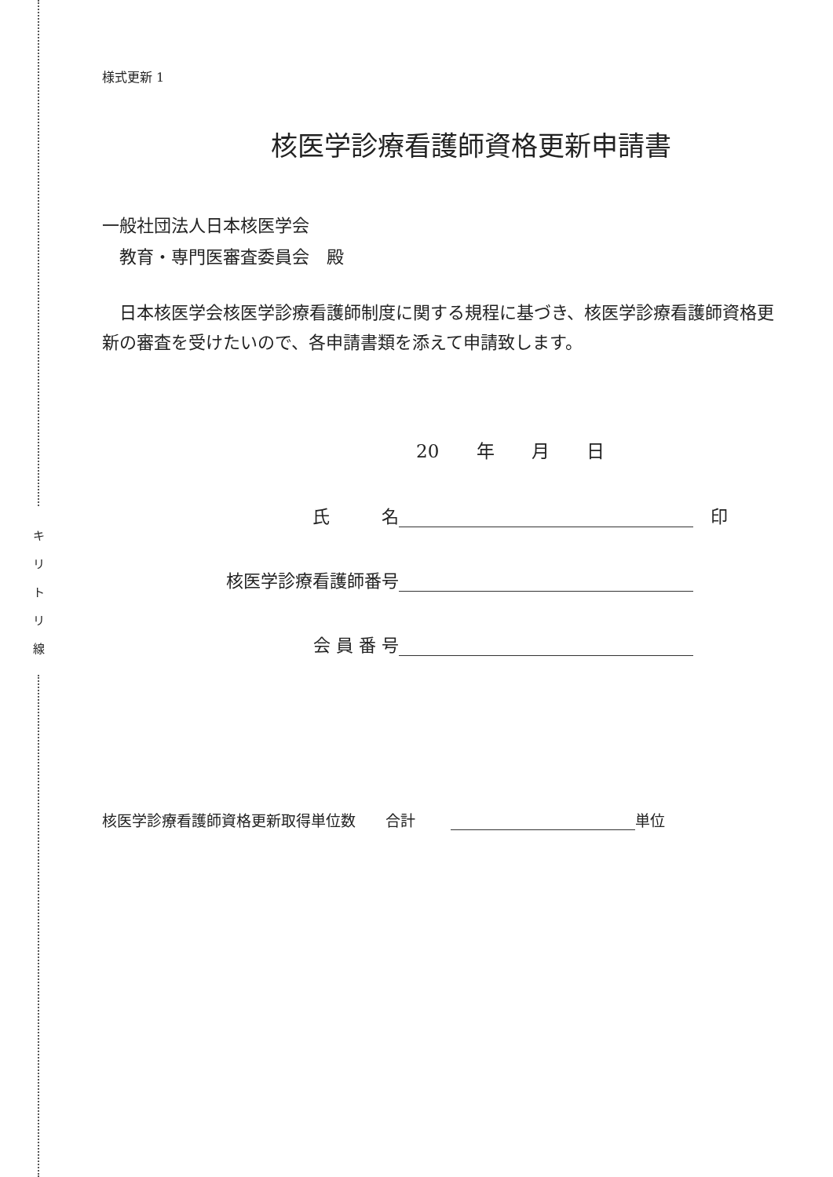キ
リ
ト
リ
線
様式更新 1
核医学診療看護師資格更新申請書
一般社団法人日本核医学会
　教育・専門医審査委員会　殿
　日本核医学会核医学診療看護師制度に関する規程に基づき、核医学診療看護師資格更新の審査を受けたいので、各申請書類を添えて申請致します。
20 年 月 日
氏　　　名
　印
核医学診療看護師番号
会 員 番 号
核医学診療看護師資格更新取得単位数　　合計 単位